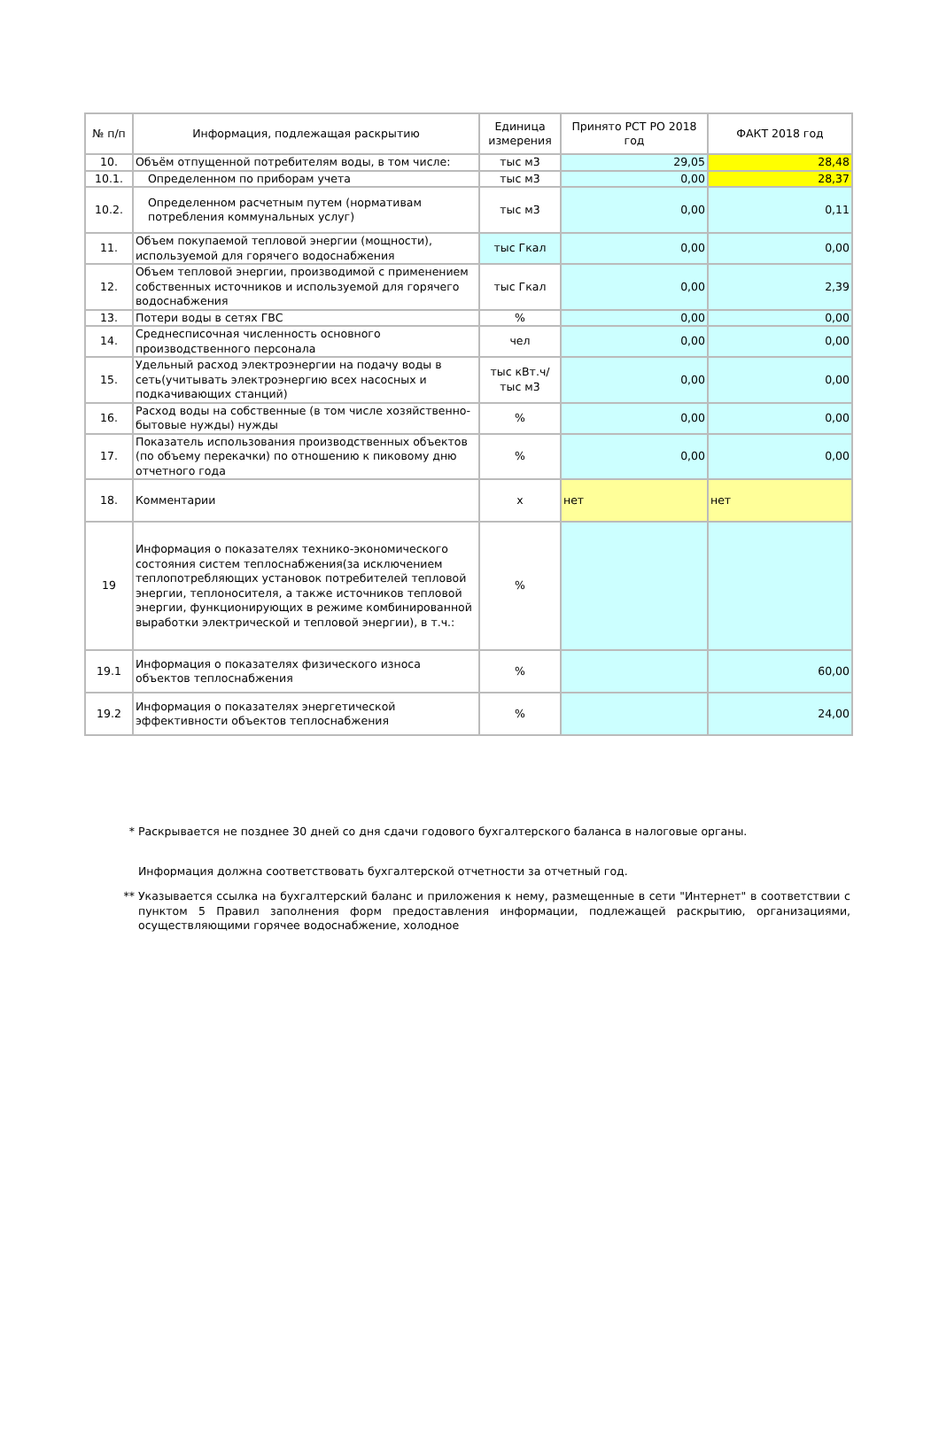| № п/п | Информация, подлежащая раскрытию | Единица измерения | Принято РСТ РО 2018 год | ФАКТ 2018 год |
| --- | --- | --- | --- | --- |
| 10. | Объём отпущенной потребителям воды, в том числе: | тыс м3 | 29,05 | 28,48 |
| 10.1. | Определенном по приборам учета | тыс м3 | 0,00 | 28,37 |
| 10.2. | Определенном расчетным путем (нормативам потребления коммунальных услуг) | тыс м3 | 0,00 | 0,11 |
| 11. | Объем покупаемой тепловой энергии (мощности), используемой для горячего водоснабжения | тыс Гкал | 0,00 | 0,00 |
| 12. | Объем тепловой энергии, производимой с применением собственных источников и используемой для горячего водоснабжения | тыс Гкал | 0,00 | 2,39 |
| 13. | Потери воды в сетях ГВС | % | 0,00 | 0,00 |
| 14. | Среднесписочная численность основного производственного персонала | чел | 0,00 | 0,00 |
| 15. | Удельный расход электроэнергии на подачу воды в сеть(учитывать электроэнергию всех насосных и подкачивающих станций) | тыс кВт.ч/тыс м3 | 0,00 | 0,00 |
| 16. | Расход воды на собственные (в том числе хозяйственно-бытовые нужды) нужды | % | 0,00 | 0,00 |
| 17. | Показатель использования производственных объектов (по объему перекачки) по отношению к пиковому дню отчетного года | % | 0,00 | 0,00 |
| 18. | Комментарии | х | нет | нет |
| 19 | Информация о показателях технико-экономического состояния систем теплоснабжения(за исключением теплопотребляющих установок потребителей тепловой энергии, теплоносителя, а также источников тепловой энергии, функционирующих в режиме комбинированной выработки электрической и тепловой энергии), в т.ч.: | % | | |
| 19.1 | Информация о показателях физического износа объектов теплоснабжения | % | | 60,00 |
| 19.2 | Информация о показателях энергетической эффективности объектов теплоснабжения | % | | 24,00 |
* Раскрывается не позднее 30 дней со дня сдачи годового бухгалтерского баланса в налоговые органы.
Информация должна соответствовать бухгалтерской отчетности за отчетный год.
** Указывается ссылка на бухгалтерский баланс и приложения к нему, размещенные в сети "Интернет" в соответствии с пунктом 5 Правил заполнения форм предоставления информации, подлежащей раскрытию, организациями, осуществляющими горячее водоснабжение, холодное